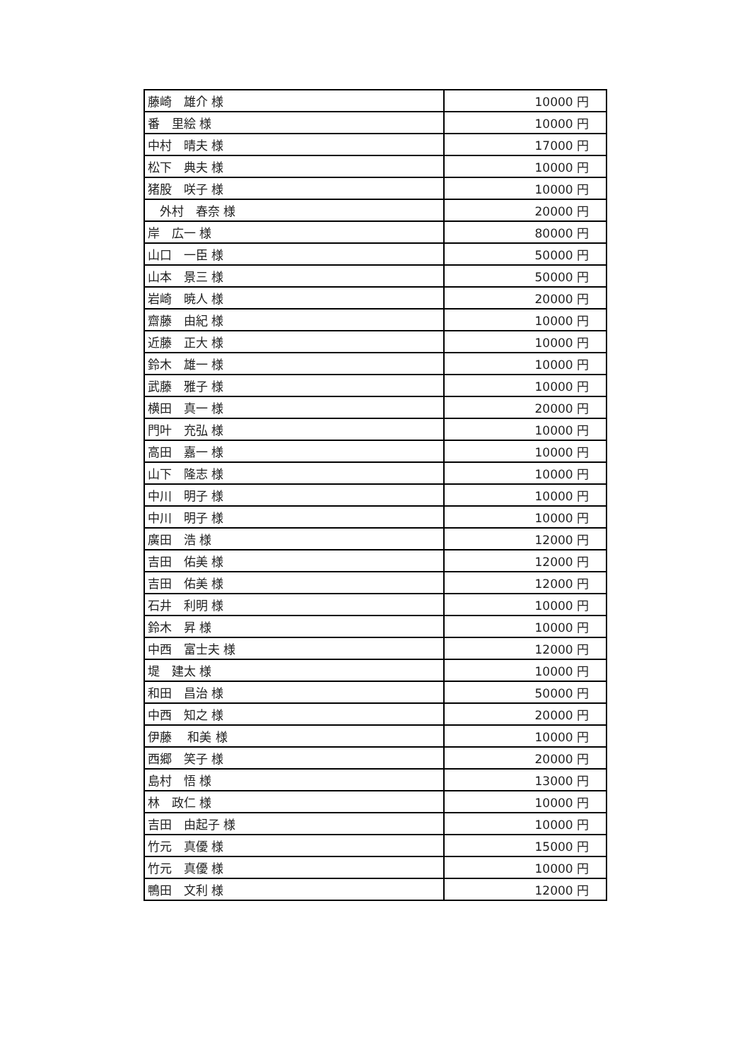| 藤崎 雄介 様 | 10000 円 |
| 番 里絵 様 | 10000 円 |
| 中村 晴夫 様 | 17000 円 |
| 松下 典夫 様 | 10000 円 |
| 猪股 咲子 様 | 10000 円 |
| 外村 春奈 様 | 20000 円 |
| 岸 広一 様 | 80000 円 |
| 山口 一臣 様 | 50000 円 |
| 山本 景三 様 | 50000 円 |
| 岩崎 暁人 様 | 20000 円 |
| 齋藤 由紀 様 | 10000 円 |
| 近藤 正大 様 | 10000 円 |
| 鈴木 雄一 様 | 10000 円 |
| 武藤 雅子 様 | 10000 円 |
| 横田 真一 様 | 20000 円 |
| 門叶 充弘 様 | 10000 円 |
| 高田 嘉一 様 | 10000 円 |
| 山下 隆志 様 | 10000 円 |
| 中川 明子 様 | 10000 円 |
| 中川 明子 様 | 10000 円 |
| 廣田 浩 様 | 12000 円 |
| 吉田 佑美 様 | 12000 円 |
| 吉田 佑美 様 | 12000 円 |
| 石井 利明 様 | 10000 円 |
| 鈴木 昇 様 | 10000 円 |
| 中西 富士夫 様 | 12000 円 |
| 堤 建太 様 | 10000 円 |
| 和田 昌治 様 | 50000 円 |
| 中西 知之 様 | 20000 円 |
| 伊藤 和美 様 | 10000 円 |
| 西郷 笑子 様 | 20000 円 |
| 島村 悟 様 | 13000 円 |
| 林 政仁 様 | 10000 円 |
| 吉田 由起子 様 | 10000 円 |
| 竹元 真優 様 | 15000 円 |
| 竹元 真優 様 | 10000 円 |
| 鴨田 文利 様 | 12000 円 |